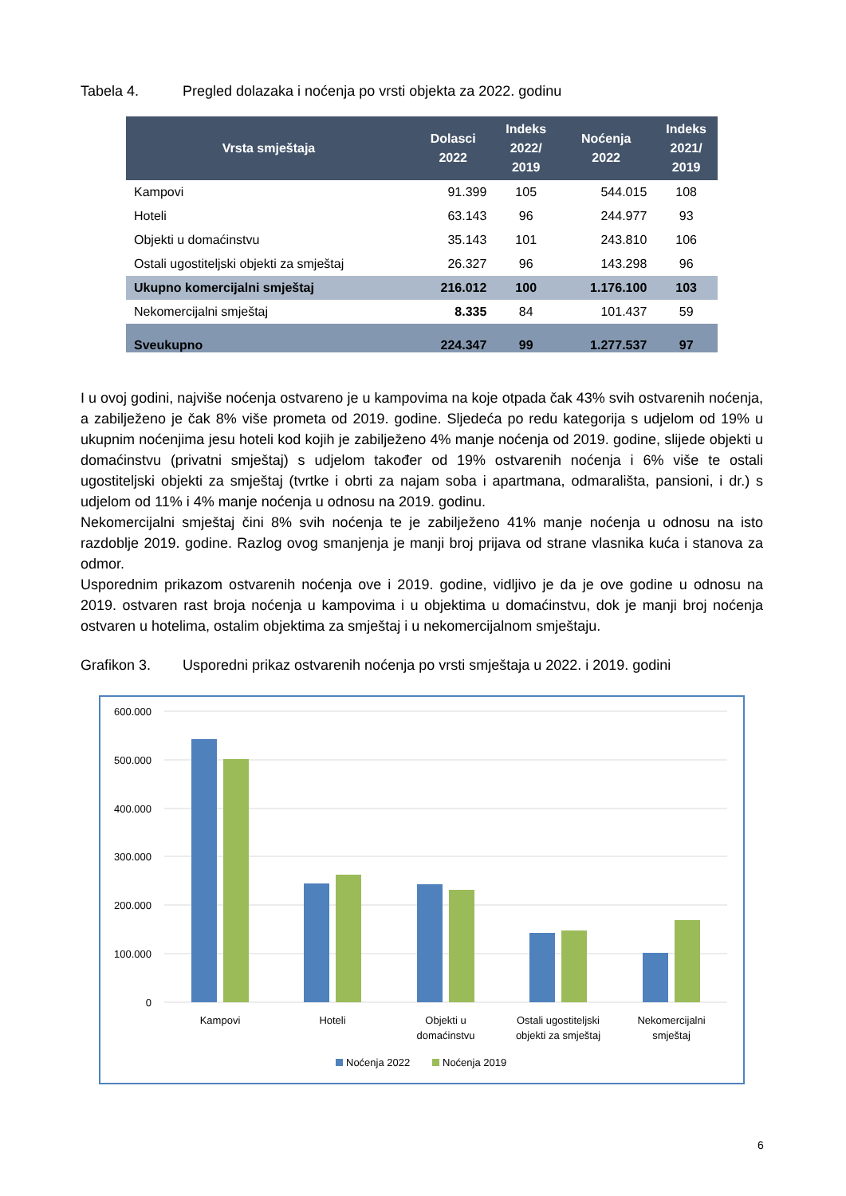Tabela 4. Pregled dolazaka i noćenja po vrsti objekta za 2022. godinu
| Vrsta smještaja | Dolasci 2022 | Indeks 2022/ 2019 | Noćenja 2022 | Indeks 2021/ 2019 |
| --- | --- | --- | --- | --- |
| Kampovi | 91.399 | 105 | 544.015 | 108 |
| Hoteli | 63.143 | 96 | 244.977 | 93 |
| Objekti u domaćinstvu | 35.143 | 101 | 243.810 | 106 |
| Ostali ugostiteljski objekti za smještaj | 26.327 | 96 | 143.298 | 96 |
| Ukupno komercijalni smještaj | 216.012 | 100 | 1.176.100 | 103 |
| Nekomercijalni smještaj | 8.335 | 84 | 101.437 | 59 |
| Sveukupno | 224.347 | 99 | 1.277.537 | 97 |
I u ovoj godini, najviše noćenja ostvareno je u kampovima na koje otpada čak 43% svih ostvarenih noćenja, a zabilježeno je čak 8% više prometa od 2019. godine. Sljedeća po redu kategorija s udjelom od 19% u ukupnim noćenjima jesu hoteli kod kojih je zabilježeno 4% manje noćenja od 2019. godine, slijede objekti u domaćinstvu (privatni smještaj) s udjelom također od 19% ostvarenih noćenja i 6% više te ostali ugostiteljski objekti za smještaj (tvrtke i obrti za najam soba i apartmana, odmarališta, pansioni, i dr.) s udjelom od 11% i 4% manje noćenja u odnosu na 2019. godinu.
Nekomercijalni smještaj čini 8% svih noćenja te je zabilježeno 41% manje noćenja u odnosu na isto razdoblje 2019. godine. Razlog ovog smanjenja je manji broj prijava od strane vlasnika kuća i stanova za odmor.
Usporednim prikazom ostvarenih noćenja ove i 2019. godine, vidljivo je da je ove godine u odnosu na 2019. ostvaren rast broja noćenja u kampovima i u objektima u domaćinstvu, dok je manji broj noćenja ostvaren u hotelima, ostalim objektima za smještaj i u nekomercijalnom smještaju.
Grafikon 3. Usporedni prikaz ostvarenih noćenja po vrsti smještaja u 2022. i 2019. godini
600.000
500.000
400.000
300.000
200.000
100.000
0
Kampovi
Hoteli
Objekti u
domaćinstvu
Ostali ugostiteljski
objekti za smještaj
Nekomercijalni
smještaj
Noćenja 2022
Noćenja 2019
6